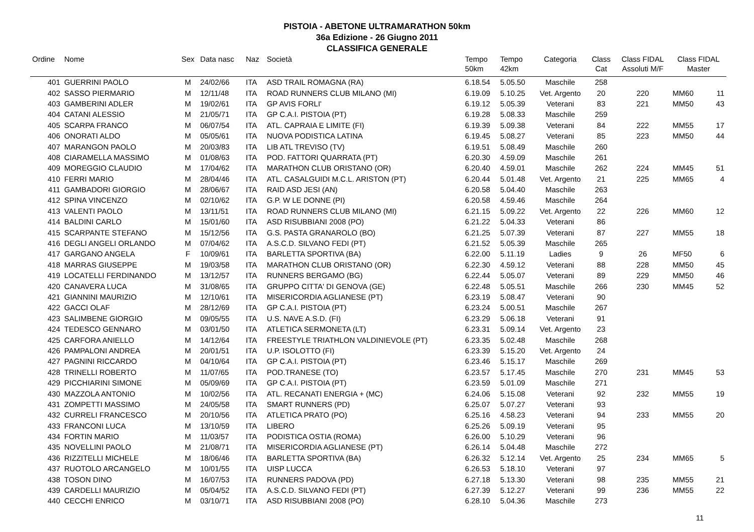PISTOIA - ABETONE ULTRAMARATHON 50km
36a Edizione - 26 Giugno 2011
CLASSIFICA GENERALE
| Ordine | Nome | Sex | Data nasc | Naz | Società | Tempo 50km | Tempo 42km | Categoria | Class Cat | Class FIDAL Assoluti M/F | Class FIDAL Master | |
| --- | --- | --- | --- | --- | --- | --- | --- | --- | --- | --- | --- | --- |
| 401 | GUERRINI PAOLO | M | 24/02/66 | ITA | ASD TRAIL ROMAGNA (RA) | 6.18.54 | 5.05.50 | Maschile | 258 | | | |
| 402 | SASSO PIERMARIO | M | 12/11/48 | ITA | ROAD RUNNERS CLUB MILANO (MI) | 6.19.09 | 5.10.25 | Vet. Argento | 20 | 220 | MM60 | 11 |
| 403 | GAMBERINI ADLER | M | 19/02/61 | ITA | GP AVIS FORLI' | 6.19.12 | 5.05.39 | Veterani | 83 | 221 | MM50 | 43 |
| 404 | CATANI ALESSIO | M | 21/05/71 | ITA | GP C.A.I. PISTOIA (PT) | 6.19.28 | 5.08.33 | Maschile | 259 | | | |
| 405 | SCARPA FRANCO | M | 06/07/54 | ITA | ATL. CAPRAIA E LIMITE (FI) | 6.19.39 | 5.09.38 | Veterani | 84 | 222 | MM55 | 17 |
| 406 | ONORATI ALDO | M | 05/05/61 | ITA | NUOVA PODISTICA LATINA | 6.19.45 | 5.08.27 | Veterani | 85 | 223 | MM50 | 44 |
| 407 | MARANGON PAOLO | M | 20/03/83 | ITA | LIB ATL TREVISO (TV) | 6.19.51 | 5.08.49 | Maschile | 260 | | | |
| 408 | CIARAMELLA MASSIMO | M | 01/08/63 | ITA | POD. FATTORI QUARRATA (PT) | 6.20.30 | 4.59.09 | Maschile | 261 | | | |
| 409 | MOREGGIO CLAUDIO | M | 17/04/62 | ITA | MARATHON CLUB ORISTANO (OR) | 6.20.40 | 4.59.01 | Maschile | 262 | 224 | MM45 | 51 |
| 410 | FERRI MARIO | M | 28/04/46 | ITA | ATL. CASALGUIDI M.C.L. ARISTON (PT) | 6.20.44 | 5.01.48 | Vet. Argento | 21 | 225 | MM65 | 4 |
| 411 | GAMBADORI GIORGIO | M | 28/06/67 | ITA | RAID ASD JESI (AN) | 6.20.58 | 5.04.40 | Maschile | 263 | | | |
| 412 | SPINA VINCENZO | M | 02/10/62 | ITA | G.P. W LE DONNE (PI) | 6.20.58 | 4.59.46 | Maschile | 264 | | | |
| 413 | VALENTI PAOLO | M | 13/11/51 | ITA | ROAD RUNNERS CLUB MILANO (MI) | 6.21.15 | 5.09.22 | Vet. Argento | 22 | 226 | MM60 | 12 |
| 414 | BALDINI CARLO | M | 15/01/60 | ITA | ASD RISUBBIANI 2008 (PO) | 6.21.22 | 5.04.33 | Veterani | 86 | | | |
| 415 | SCARPANTE STEFANO | M | 15/12/56 | ITA | G.S. PASTA GRANAROLO (BO) | 6.21.25 | 5.07.39 | Veterani | 87 | 227 | MM55 | 18 |
| 416 | DEGLI ANGELI ORLANDO | M | 07/04/62 | ITA | A.S.C.D. SILVANO FEDI (PT) | 6.21.52 | 5.05.39 | Maschile | 265 | | | |
| 417 | GARGANO ANGELA | F | 10/09/61 | ITA | BARLETTA SPORTIVA (BA) | 6.22.00 | 5.11.19 | Ladies | 9 | 26 | MF50 | 6 |
| 418 | MARRAS GIUSEPPE | M | 19/03/58 | ITA | MARATHON CLUB ORISTANO (OR) | 6.22.30 | 4.59.12 | Veterani | 88 | 228 | MM50 | 45 |
| 419 | LOCATELLI FERDINANDO | M | 13/12/57 | ITA | RUNNERS BERGAMO (BG) | 6.22.44 | 5.05.07 | Veterani | 89 | 229 | MM50 | 46 |
| 420 | CANAVERA LUCA | M | 31/08/65 | ITA | GRUPPO CITTA' DI GENOVA (GE) | 6.22.48 | 5.05.51 | Maschile | 266 | 230 | MM45 | 52 |
| 421 | GIANNINI MAURIZIO | M | 12/10/61 | ITA | MISERICORDIA AGLIANESE (PT) | 6.23.19 | 5.08.47 | Veterani | 90 | | | |
| 422 | GACCI OLAF | M | 28/12/69 | ITA | GP C.A.I. PISTOIA (PT) | 6.23.24 | 5.00.51 | Maschile | 267 | | | |
| 423 | SALIMBENE GIORGIO | M | 09/05/55 | ITA | U.S. NAVE A.S.D. (FI) | 6.23.29 | 5.06.18 | Veterani | 91 | | | |
| 424 | TEDESCO GENNARO | M | 03/01/50 | ITA | ATLETICA SERMONETA (LT) | 6.23.31 | 5.09.14 | Vet. Argento | 23 | | | |
| 425 | CARFORA ANIELLO | M | 14/12/64 | ITA | FREESTYLE TRIATHLON VALDINIEVOLE (PT) | 6.23.35 | 5.02.48 | Maschile | 268 | | | |
| 426 | PAMPALONI ANDREA | M | 20/01/51 | ITA | U.P. ISOLOTTO (FI) | 6.23.39 | 5.15.20 | Vet. Argento | 24 | | | |
| 427 | PAGNINI RICCARDO | M | 04/10/64 | ITA | GP C.A.I. PISTOIA (PT) | 6.23.46 | 5.15.17 | Maschile | 269 | | | |
| 428 | TRINELLI ROBERTO | M | 11/07/65 | ITA | POD.TRANESE (TO) | 6.23.57 | 5.17.45 | Maschile | 270 | 231 | MM45 | 53 |
| 429 | PICCHIARINI SIMONE | M | 05/09/69 | ITA | GP C.A.I. PISTOIA (PT) | 6.23.59 | 5.01.09 | Maschile | 271 | | | |
| 430 | MAZZOLA ANTONIO | M | 10/02/56 | ITA | ATL. RECANATI ENERGIA + (MC) | 6.24.06 | 5.15.08 | Veterani | 92 | 232 | MM55 | 19 |
| 431 | ZOMPETTI MASSIMO | M | 24/05/58 | ITA | SMART RUNNERS (PD) | 6.25.07 | 5.07.27 | Veterani | 93 | | | |
| 432 | CURRELI FRANCESCO | M | 20/10/56 | ITA | ATLETICA PRATO (PO) | 6.25.16 | 4.58.23 | Veterani | 94 | 233 | MM55 | 20 |
| 433 | FRANCONI LUCA | M | 13/10/59 | ITA | LIBERO | 6.25.26 | 5.09.19 | Veterani | 95 | | | |
| 434 | FORTIN MARIO | M | 11/03/57 | ITA | PODISTICA OSTIA (ROMA) | 6.26.00 | 5.10.29 | Veterani | 96 | | | |
| 435 | NOVELLINI PAOLO | M | 21/08/71 | ITA | MISERICORDIA AGLIANESE (PT) | 6.26.14 | 5.04.48 | Maschile | 272 | | | |
| 436 | RIZZITELLI MICHELE | M | 18/06/46 | ITA | BARLETTA SPORTIVA (BA) | 6.26.32 | 5.12.14 | Vet. Argento | 25 | 234 | MM65 | 5 |
| 437 | RUOTOLO ARCANGELO | M | 10/01/55 | ITA | UISP LUCCA | 6.26.53 | 5.18.10 | Veterani | 97 | | | |
| 438 | TOSON DINO | M | 16/07/53 | ITA | RUNNERS PADOVA (PD) | 6.27.18 | 5.13.30 | Veterani | 98 | 235 | MM55 | 21 |
| 439 | CARDELLI MAURIZIO | M | 05/04/52 | ITA | A.S.C.D. SILVANO FEDI (PT) | 6.27.39 | 5.12.27 | Veterani | 99 | 236 | MM55 | 22 |
| 440 | CECCHI ENRICO | M | 03/10/71 | ITA | ASD RISUBBIANI 2008 (PO) | 6.28.10 | 5.04.36 | Maschile | 273 | | | |
11